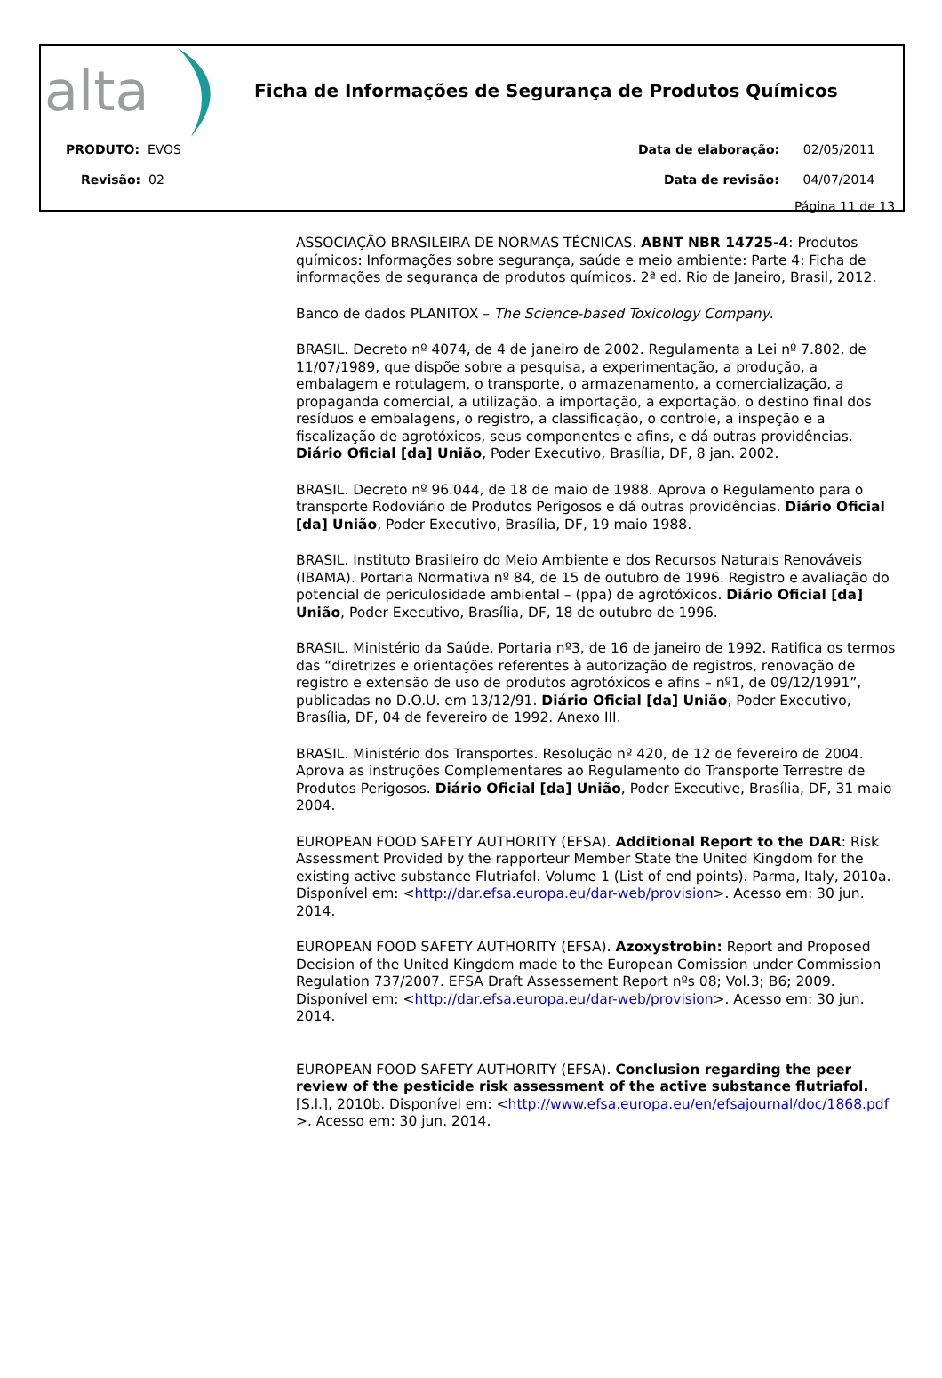alta
Ficha de Informações de Segurança de Produtos Químicos
PRODUTO: EVOS
Revisão: 02
Data de elaboração: 02/05/2011
Data de revisão: 04/07/2014
Página 11 de 13
ASSOCIAÇÃO BRASILEIRA DE NORMAS TÉCNICAS. ABNT NBR 14725-4: Produtos químicos: Informações sobre segurança, saúde e meio ambiente: Parte 4: Ficha de informações de segurança de produtos químicos. 2ª ed. Rio de Janeiro, Brasil, 2012.
Banco de dados PLANITOX – The Science-based Toxicology Company.
BRASIL. Decreto nº 4074, de 4 de janeiro de 2002. Regulamenta a Lei nº 7.802, de 11/07/1989, que dispõe sobre a pesquisa, a experimentação, a produção, a embalagem e rotulagem, o transporte, o armazenamento, a comercialização, a propaganda comercial, a utilização, a importação, a exportação, o destino final dos resíduos e embalagens, o registro, a classificação, o controle, a inspeção e a fiscalização de agrotóxicos, seus componentes e afins, e dá outras providências. Diário Oficial [da] União, Poder Executivo, Brasília, DF, 8 jan. 2002.
BRASIL. Decreto nº 96.044, de 18 de maio de 1988. Aprova o Regulamento para o transporte Rodoviário de Produtos Perigosos e dá outras providências. Diário Oficial [da] União, Poder Executivo, Brasília, DF, 19 maio 1988.
BRASIL. Instituto Brasileiro do Meio Ambiente e dos Recursos Naturais Renováveis (IBAMA). Portaria Normativa nº 84, de 15 de outubro de 1996. Registro e avaliação do potencial de periculosidade ambiental – (ppa) de agrotóxicos. Diário Oficial [da] União, Poder Executivo, Brasília, DF, 18 de outubro de 1996.
BRASIL. Ministério da Saúde. Portaria nº3, de 16 de janeiro de 1992. Ratifica os termos das “diretrizes e orientações referentes à autorização de registros, renovação de registro e extensão de uso de produtos agrotóxicos e afins – nº1, de 09/12/1991”, publicadas no D.O.U. em 13/12/91. Diário Oficial [da] União, Poder Executivo, Brasília, DF, 04 de fevereiro de 1992. Anexo III.
BRASIL. Ministério dos Transportes. Resolução nº 420, de 12 de fevereiro de 2004. Aprova as instruções Complementares ao Regulamento do Transporte Terrestre de Produtos Perigosos. Diário Oficial [da] União, Poder Executive, Brasília, DF, 31 maio 2004.
EUROPEAN FOOD SAFETY AUTHORITY (EFSA). Additional Report to the DAR: Risk Assessment Provided by the rapporteur Member State the United Kingdom for the existing active substance Flutriafol. Volume 1 (List of end points). Parma, Italy, 2010a. Disponível em: <http://dar.efsa.europa.eu/dar-web/provision>. Acesso em: 30 jun. 2014.
EUROPEAN FOOD SAFETY AUTHORITY (EFSA). Azoxystrobin: Report and Proposed Decision of the United Kingdom made to the European Comission under Commission Regulation 737/2007. EFSA Draft Assessement Report nºs 08; Vol.3; B6; 2009. Disponível em: <http://dar.efsa.europa.eu/dar-web/provision>. Acesso em: 30 jun. 2014.
EUROPEAN FOOD SAFETY AUTHORITY (EFSA). Conclusion regarding the peer review of the pesticide risk assessment of the active substance flutriafol. [S.l.], 2010b. Disponível em: <http://www.efsa.europa.eu/en/efsajournal/doc/1868.pdf >. Acesso em: 30 jun. 2014.